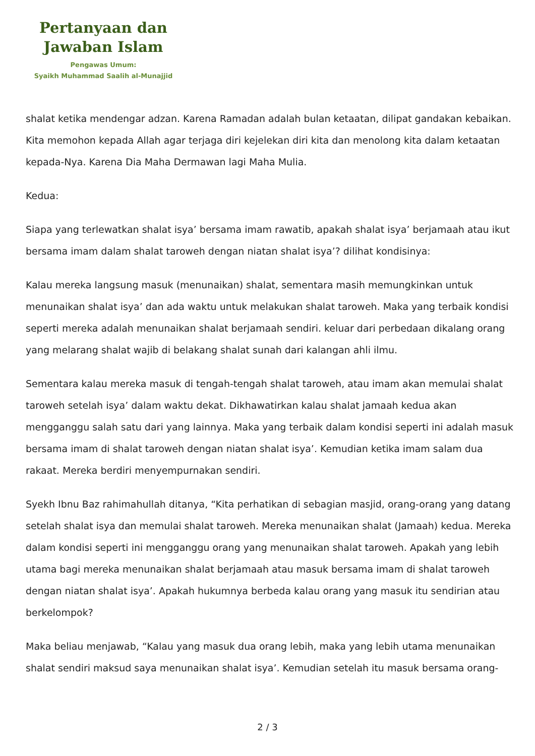Pertanyaan dan
Jawaban Islam
Pengawas Umum:
Syaikh Muhammad Saalih al-Munajjid
shalat ketika mendengar adzan. Karena Ramadan adalah bulan ketaatan, dilipat gandakan kebaikan. Kita memohon kepada Allah agar terjaga diri kejelekan diri kita dan menolong kita dalam ketaatan kepada-Nya. Karena Dia Maha Dermawan lagi Maha Mulia.
Kedua:
Siapa yang terlewatkan shalat isya’ bersama imam rawatib, apakah shalat isya’ berjamaah atau ikut bersama imam dalam shalat taroweh dengan niatan shalat isya’? dilihat kondisinya:
Kalau mereka langsung masuk (menunaikan) shalat, sementara masih memungkinkan untuk menunaikan shalat isya’ dan ada waktu untuk melakukan shalat taroweh. Maka yang terbaik kondisi seperti mereka adalah menunaikan shalat berjamaah sendiri. keluar dari perbedaan dikalang orang yang melarang shalat wajib di belakang shalat sunah dari kalangan ahli ilmu.
Sementara kalau mereka masuk di tengah-tengah shalat taroweh, atau imam akan memulai shalat taroweh setelah isya’ dalam waktu dekat. Dikhawatirkan kalau shalat jamaah kedua akan mengganggu salah satu dari yang lainnya. Maka yang terbaik dalam kondisi seperti ini adalah masuk bersama imam di shalat taroweh dengan niatan shalat isya’. Kemudian ketika imam salam dua rakaat. Mereka berdiri menyempurnakan sendiri.
Syekh Ibnu Baz rahimahullah ditanya, “Kita perhatikan di sebagian masjid, orang-orang yang datang setelah shalat isya dan memulai shalat taroweh. Mereka menunaikan shalat (Jamaah) kedua. Mereka dalam kondisi seperti ini mengganggu orang yang menunaikan shalat taroweh. Apakah yang lebih utama bagi mereka menunaikan shalat berjamaah atau masuk bersama imam di shalat taroweh dengan niatan shalat isya’. Apakah hukumnya berbeda kalau orang yang masuk itu sendirian atau berkelompok?
Maka beliau menjawab, “Kalau yang masuk dua orang lebih, maka yang lebih utama menunaikan shalat sendiri maksud saya menunaikan shalat isya’. Kemudian setelah itu masuk bersama orang-
2 / 3